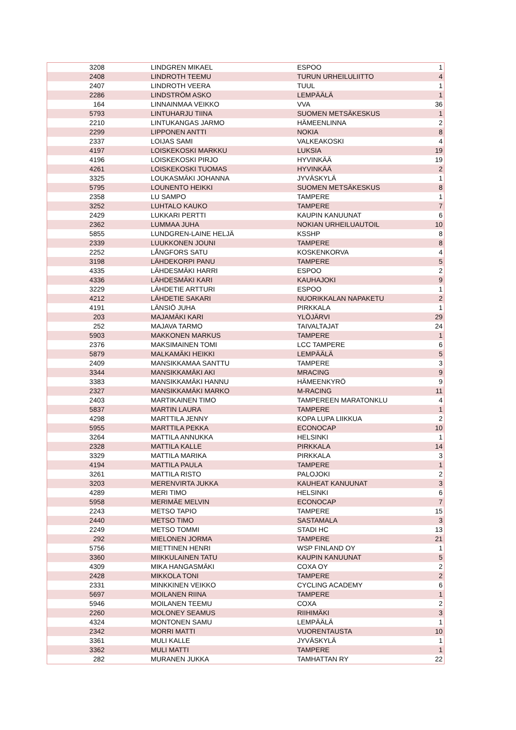| 3208 | LINDGREN MIKAEL | ESPOO | 1 |
| 2408 | LINDROTH TEEMU | TURUN URHEILULIITTO | 4 |
| 2407 | LINDROTH VEERA | TUUL | 1 |
| 2286 | LINDSTRÖM ASKO | LEMPÄÄLÄ | 1 |
| 164 | LINNAINMAA VEIKKO | VVA | 36 |
| 5793 | LINTUHARJU TIINA | SUOMEN METSÄKESKUS | 1 |
| 2210 | LINTUKANGAS JARMO | HÄMEENLINNA | 2 |
| 2299 | LIPPONEN ANTTI | NOKIA | 8 |
| 2337 | LOIJAS SAMI | VALKEAKOSKI | 4 |
| 4197 | LOISKEKOSKI MARKKU | LUKSIA | 19 |
| 4196 | LOISKEKOSKI PIRJO | HYVINKÄÄ | 19 |
| 4261 | LOISKEKOSKI TUOMAS | HYVINKÄÄ | 2 |
| 3325 | LOUKASMÄKI JOHANNA | JYVÄSKYLÄ | 1 |
| 5795 | LOUNENTO HEIKKI | SUOMEN METSÄKESKUS | 8 |
| 2358 | LU SAMPO | TAMPERE | 1 |
| 3252 | LUHTALO KAUKO | TAMPERE | 7 |
| 2429 | LUKKARI PERTTI | KAUPIN KANUUNAT | 6 |
| 2362 | LUMMAA JUHA | NOKIAN URHEILUAUTOIL | 10 |
| 5855 | LUNDGREN-LAINE HELJÄ | KSSHP | 8 |
| 2339 | LUUKKONEN JOUNI | TAMPERE | 8 |
| 2252 | LÅNGFORS SATU | KOSKENKORVA | 4 |
| 3198 | LÄHDEKORPI PANU | TAMPERE | 5 |
| 4335 | LÄHDESMÄKI HARRI | ESPOO | 2 |
| 4336 | LÄHDESMÄKI KARI | KAUHAJOKI | 9 |
| 3229 | LÄHDETIE ARTTURI | ESPOO | 1 |
| 4212 | LÄHDETIE SAKARI | NUORIKKALAN NAPAKETU | 2 |
| 4191 | LÄNSIÖ JUHA | PIRKKALA | 1 |
| 203 | MAJAMÄKI KARI | YLÖJÄRVI | 29 |
| 252 | MAJAVA TARMO | TAIVALTAJAT | 24 |
| 5903 | MAKKONEN MARKUS | TAMPERE | 1 |
| 2376 | MAKSIMAINEN TOMI | LCC TAMPERE | 6 |
| 5879 | MALKAMÄKI HEIKKI | LEMPÄÄLÄ | 5 |
| 2409 | MANSIKKAMAA SANTTU | TAMPERE | 3 |
| 3344 | MANSIKKAMÄKI AKI | MRACING | 9 |
| 3383 | MANSIKKAMÄKI HANNU | HÄMEENKYRÖ | 9 |
| 2327 | MANSIKKAMÄKI MARKO | M-RACING | 11 |
| 2403 | MARTIKAINEN TIMO | TAMPEREEN MARATONKLU | 4 |
| 5837 | MARTIN LAURA | TAMPERE | 1 |
| 4298 | MARTTILA JENNY | KOPA LUPA LIIKKUA | 2 |
| 5955 | MARTTILA PEKKA | ECONOCAP | 10 |
| 3264 | MATTILA ANNUKKA | HELSINKI | 1 |
| 2328 | MATTILA KALLE | PIRKKALA | 14 |
| 3329 | MATTILA MARIKA | PIRKKALA | 3 |
| 4194 | MATTILA PAULA | TAMPERE | 1 |
| 3261 | MATTILA RISTO | PALOJOKI | 2 |
| 3203 | MERENVIRTA JUKKA | KAUHEAT KANUUNAT | 3 |
| 4289 | MERI TIMO | HELSINKI | 6 |
| 5958 | MERIMÄE MELVIN | ECONOCAP | 7 |
| 2243 | METSO TAPIO | TAMPERE | 15 |
| 2440 | METSO TIMO | SASTAMALA | 3 |
| 2249 | METSO TOMMI | STADI HC | 13 |
| 292 | MIELONEN JORMA | TAMPERE | 21 |
| 5756 | MIETTINEN HENRI | WSP FINLAND OY | 1 |
| 3360 | MIIKKULAINEN TATU | KAUPIN KANUUNAT | 5 |
| 4309 | MIKA HANGASMÄKI | COXA OY | 2 |
| 2428 | MIKKOLA TONI | TAMPERE | 2 |
| 2331 | MINKKINEN VEIKKO | CYCLING ACADEMY | 6 |
| 5697 | MOILANEN RIINA | TAMPERE | 1 |
| 5946 | MOILANEN TEEMU | COXA | 2 |
| 2260 | MOLONEY SEAMUS | RIIHIMÄKI | 3 |
| 4324 | MONTONEN SAMU | LEMPÄÄLÄ | 1 |
| 2342 | MORRI MATTI | VUORENTAUSTA | 10 |
| 3361 | MULI KALLE | JYVÄSKYLÄ | 1 |
| 3362 | MULI MATTI | TAMPERE | 1 |
| 282 | MURANEN JUKKA | TAMHATTAN RY | 22 |